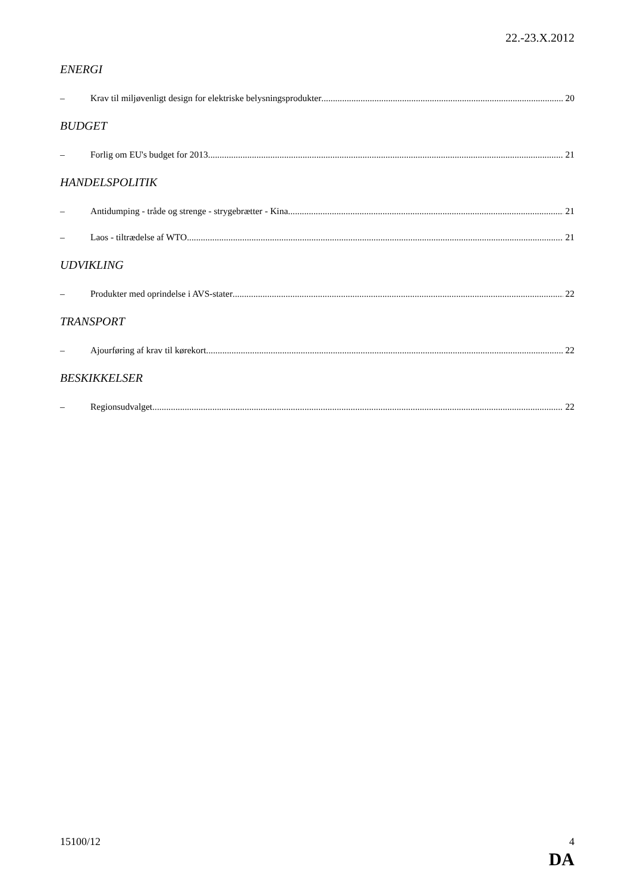22.-23.X.2012
ENERGI
– Krav til miljøvenligt design for elektriske belysningsprodukter 20
BUDGET
– Forlig om EU's budget for 2013 21
HANDELSPOLITIK
– Antidumping - tråde og strenge - strygebrætter - Kina 21
– Laos - tiltrædelse af WTO 21
UDVIKLING
– Produkter med oprindelse i AVS-stater 22
TRANSPORT
– Ajourføring af krav til kørekort 22
BESKIKKELSER
– Regionsudvalget 22
15100/12 4
DA